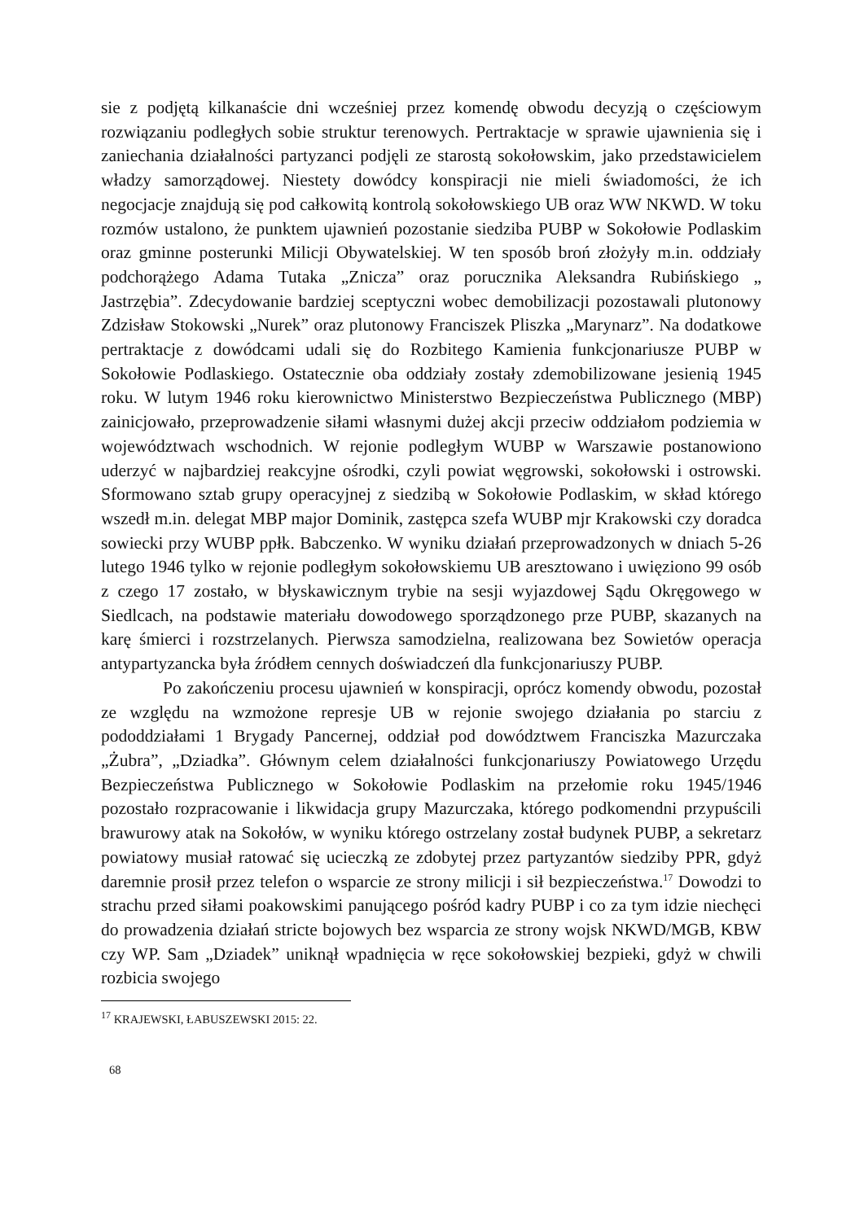sie z podjętą kilkanaście dni wcześniej przez komendę obwodu decyzją o częściowym rozwiązaniu podległych sobie struktur terenowych. Pertraktacje w sprawie ujawnienia się i zaniechania działalności partyzanci podjęli ze starostą sokołowskim, jako przedstawicielem władzy samorządowej. Niestety dowódcy konspiracji nie mieli świadomości, że ich negocjacje znajdują się pod całkowitą kontrolą sokołowskiego UB oraz WW NKWD. W toku rozmów ustalono, że punktem ujawnień pozostanie siedziba PUBP w Sokołowie Podlaskim oraz gminne posterunki Milicji Obywatelskiej. W ten sposób broń złożyły m.in. oddziały podchorążego Adama Tutaka „Znicza” oraz porucznika Aleksandra Rubińskiego „ Jastrzębia”. Zdecydowanie bardziej sceptyczni wobec demobilizacji pozostawali plutonowy Zdzisław Stokowski „Nurek” oraz plutonowy Franciszek Pliszka „Marynarz”. Na dodatkowe pertraktacje z dowódcami udali się do Rozbitego Kamienia funkcjonariusze PUBP w Sokołowie Podlaskiego. Ostatecznie oba oddziały zostały zdemobilizowane jesienią 1945 roku. W lutym 1946 roku kierownictwo Ministerstwo Bezpieczeństwa Publicznego (MBP) zainicjowało, przeprowadzenie siłami własnymi dużej akcji przeciw oddziałom podziemia w województwach wschodnich. W rejonie podległym WUBP w Warszawie postanowiono uderzyć w najbardziej reakcyjne ośrodki, czyli powiat węgrowski, sokołowski i ostrowski. Sformowano sztab grupy operacyjnej z siedzibą w Sokołowie Podlaskim, w skład którego wszedł m.in. delegat MBP major Dominik, zastępca szefa WUBP mjr Krakowski czy doradca sowiecki przy WUBP ppłk. Babczenko. W wyniku działań przeprowadzonych w dniach 5-26 lutego 1946 tylko w rejonie podległym sokołowskiemu UB aresztowano i uwięziono 99 osób z czego 17 zostało, w błyskawicznym trybie na sesji wyjazdowej Sądu Okręgowego w Siedlcach, na podstawie materiału dowodowego sporządzonego prze PUBP, skazanych na karę śmierci i rozstrzelanych. Pierwsza samodzielna, realizowana bez Sowietów operacja antypartyzancka była źródłem cennych doświadczeń dla funkcjonariuszy PUBP.
Po zakończeniu procesu ujawnień w konspiracji, oprócz komendy obwodu, pozostał ze względu na wzmożone represje UB w rejonie swojego działania po starciu z pododdziałami 1 Brygady Pancernej, oddział pod dowództwem Franciszka Mazurczaka „Żubra”, „Dziadka”. Głównym celem działalności funkcjonariuszy Powiatowego Urzędu Bezpieczeństwa Publicznego w Sokołowie Podlaskim na przełomie roku 1945/1946 pozostało rozpracowanie i likwidacja grupy Mazurczaka, którego podkomendni przypuścili brawurowy atak na Sokołów, w wyniku którego ostrzelany został budynek PUBP, a sekretarz powiatowy musiał ratować się ucieczką ze zdobytej przez partyzantów siedziby PPR, gdyż daremnie prosił przez telefon o wsparcie ze strony milicji i sił bezpieczeństwa.<sup>17</sup> Dowodzi to strachu przed siłami poakowskimi panującego pośród kadry PUBP i co za tym idzie niechęci do prowadzenia działań stricte bojowych bez wsparcia ze strony wojsk NKWD/MGB, KBW czy WP. Sam „Dziadek” uniknął wpadnięcia w ręce sokołowskiej bezpieki, gdyż w chwili rozbicia swojego
<sup>17</sup> KRAJEWSKI, ŁABUSZEWSKI 2015: 22.
68